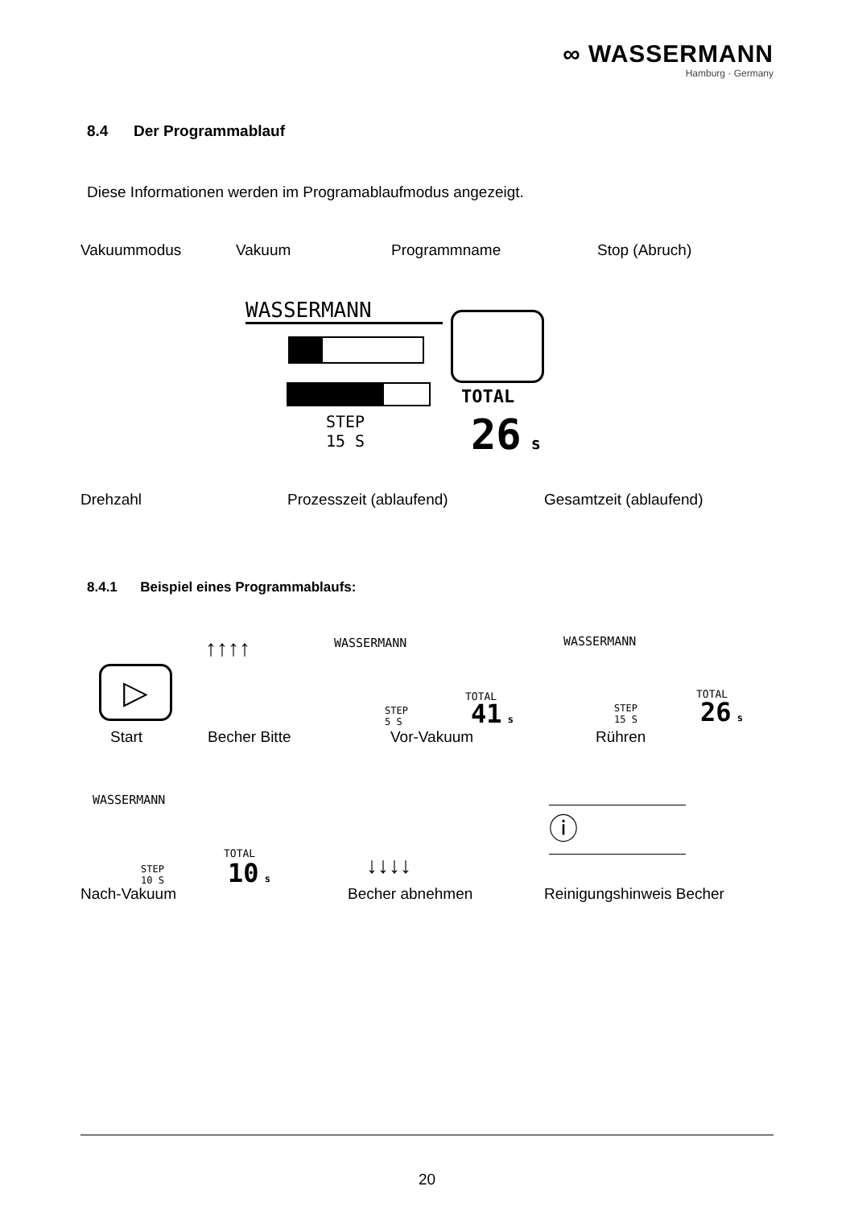∞ WASSERMANN
Hamburg · Germany
8.4 Der Programmablauf
Diese Informationen werden im Programablaufmodus angezeigt.
Vakuummodus Vakuum Programmname Stop (Abruch)
WASSERMANN
TOTAL
STEP
15 S
26 s
Drehzahl Prozesszeit (ablaufend) Gesamtzeit (ablaufend)
8.4.1 Beispiel eines Programmablaufs:
▷
↑↑↑↑ WASSERMANN
TOTAL
STEP
5 S
41 s
WASSERMANN
TOTAL
STEP
15 S
26 s
Start Becher Bitte Vor-Vakuum Rühren
WASSERMANN
TOTAL
STEP
10 S
10 s ↓↓↓↓
ⓘ
Nach-Vakuum Becher abnehmen Reinigungshinweis Becher
20